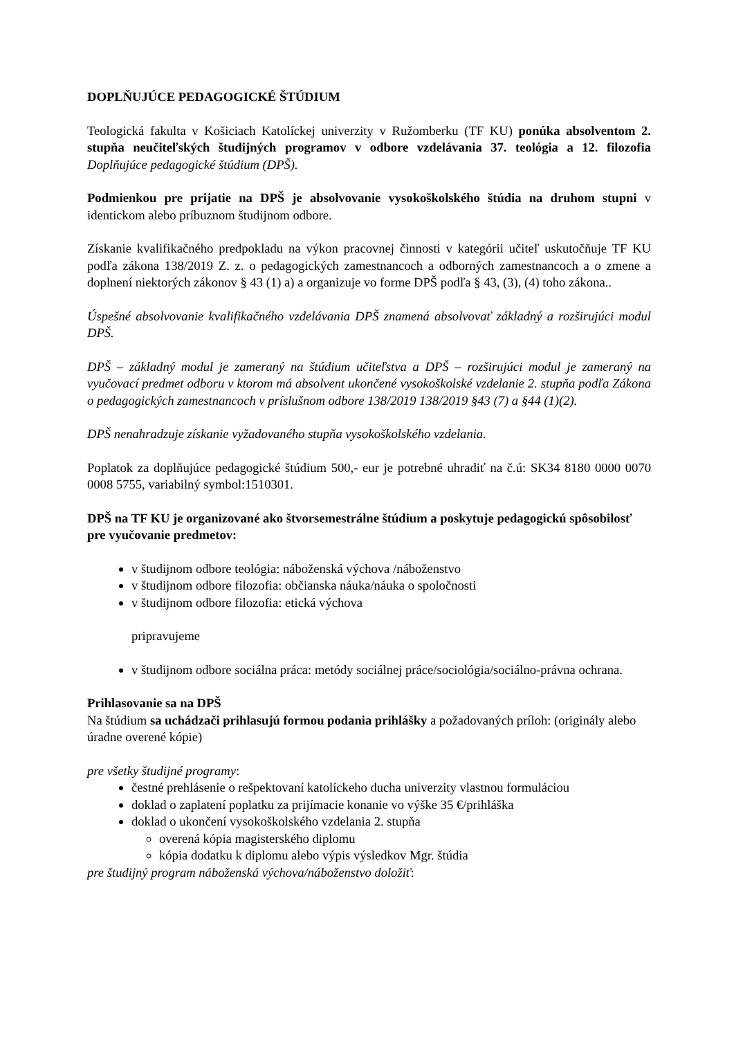DOPLŇUJÚCE PEDAGOGICKÉ ŠTÚDIUM
Teologická fakulta v Košiciach Katolíckej univerzity v Ružomberku (TF KU) ponúka absolventom 2. stupňa neučiteľských študijných programov v odbore vzdelávania 37. teológia a 12. filozofia Doplňujúce pedagogické štúdium (DPŠ).
Podmienkou pre prijatie na DPŠ je absolvovanie vysokoškolského štúdia na druhom stupni v identickom alebo príbuznom študijnom odbore.
Získanie kvalifikačného predpokladu na výkon pracovnej činnosti v kategórii učiteľ uskutočňuje TF KU podľa zákona 138/2019 Z. z. o pedagogických zamestnancoch a odborných zamestnancoch a o zmene a doplnení niektorých zákonov § 43 (1) a) a organizuje vo forme DPŠ podľa § 43, (3), (4) toho zákona..
Úspešné absolvovanie kvalifikačného vzdelávania DPŠ znamená absolvovať základný a rozširujúci modul DPŠ.
DPŠ – základný modul je zameraný na štúdium učiteľstva a DPŠ – rozširujúci modul je zameraný na vyučovací predmet odboru v ktorom má absolvent ukončené vysokoškolské vzdelanie 2. stupňa podľa Zákona o pedagogických zamestnancoch v príslušnom odbore 138/2019 138/2019 §43 (7) a §44 (1)(2).
DPŠ nenahradzuje získanie vyžadovaného stupňa vysokoškolského vzdelania.
Poplatok za doplňujúce pedagogické štúdium 500,- eur je potrebné uhradiť na č.ú: SK34 8180 0000 0070 0008 5755, variabilný symbol:1510301.
DPŠ na TF KU je organizované ako štvorsemestrálne štúdium a poskytuje pedagogickú spôsobilosť pre vyučovanie predmetov:
v študijnom odbore teológia: náboženská výchova /náboženstvo
v študijnom odbore filozofia: občianska náuka/náuka o spoločnosti
v študijnom odbore filozofia: etická výchova
pripravujeme
v študijnom odbore sociálna práca: metódy sociálnej práce/sociológia/sociálno-právna ochrana.
Prihlasovanie sa na DPŠ
Na štúdium sa uchádzači prihlasujú formou podania prihlášky a požadovaných príloh: (originály alebo úradne overené kópie)
pre všetky študijné programy:
čestné prehlásenie o rešpektovaní katolíckeho ducha univerzity vlastnou formuláciou
doklad o zaplatení poplatku za prijímacie konanie vo výške 35 €/prihláška
doklad o ukončení vysokoškolského vzdelania 2. stupňa
overená kópia magisterského diplomu
kópia dodatku k diplomu alebo výpis výsledkov Mgr. štúdia
pre študijný program náboženská výchova/náboženstvo doložiť: